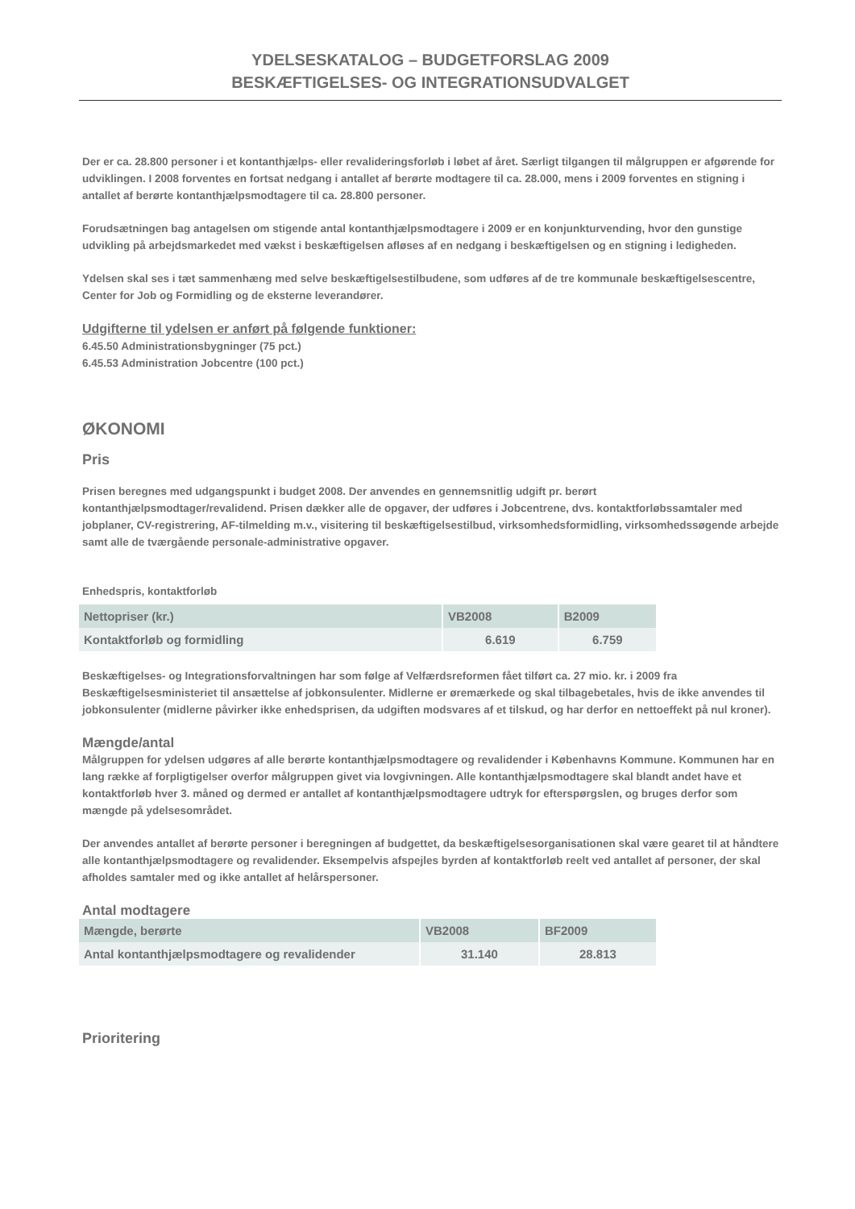YDELSESKATALOG – BUDGETFORSLAG 2009
BESKÆFTIGELSES- OG INTEGRATIONSUDVALGET
Der er ca. 28.800 personer i et kontanthjælps- eller revalideringsforløb i løbet af året. Særligt tilgangen til målgruppen er afgørende for udviklingen. I 2008 forventes en fortsat nedgang i antallet af berørte modtagere til ca. 28.000, mens i 2009 forventes en stigning i antallet af berørte kontanthjælpsmodtagere til ca. 28.800 personer.
Forudsætningen bag antagelsen om stigende antal kontanthjælpsmodtagere i 2009 er en konjunkturvending, hvor den gunstige udvikling på arbejdsmarkedet med vækst i beskæftigelsen afløses af en nedgang i beskæftigelsen og en stigning i ledigheden.
Ydelsen skal ses i tæt sammenhæng med selve beskæftigelsestilbudene, som udføres af de tre kommunale beskæftigelsescentre, Center for Job og Formidling og de eksterne leverandører.
Udgifterne til ydelsen er anført på følgende funktioner:
6.45.50 Administrationsbygninger (75 pct.)
6.45.53 Administration Jobcentre (100 pct.)
ØKONOMI
Pris
Prisen beregnes med udgangspunkt i budget 2008. Der anvendes en gennemsnitlig udgift pr. berørt kontanthjælpsmodtager/revalidend. Prisen dækker alle de opgaver, der udføres i Jobcentrene, dvs. kontaktforløbssamtaler med jobplaner, CV-registrering, AF-tilmelding m.v., visitering til beskæftigelsestilbud, virksomhedsformidling, virksomhedssøgende arbejde samt alle de tværgående personale-administrative opgaver.
Enhedspris, kontaktforløb
| Nettopriser (kr.) | VB2008 | B2009 |
| --- | --- | --- |
| Kontaktforløb og formidling | 6.619 | 6.759 |
Beskæftigelses- og Integrationsforvaltningen har som følge af Velfærdsreformen fået tilført ca. 27 mio. kr. i 2009 fra Beskæftigelsesministeriet til ansættelse af jobkonsulenter. Midlerne er øremærkede og skal tilbagebetales, hvis de ikke anvendes til jobkonsulenter (midlerne påvirker ikke enhedsprisen, da udgiften modsvares af et tilskud, og har derfor en nettoeffekt på nul kroner).
Mængde/antal
Målgruppen for ydelsen udgøres af alle berørte kontanthjælpsmodtagere og revalidender i Københavns Kommune. Kommunen har en lang række af forpligtigelser overfor målgruppen givet via lovgivningen. Alle kontanthjælpsmodtagere skal blandt andet have et kontaktforløb hver 3. måned og dermed er antallet af kontanthjælpsmodtagere udtryk for efterspørgslen, og bruges derfor som mængde på ydelsesområdet.
Der anvendes antallet af berørte personer i beregningen af budgettet, da beskæftigelsesorganisationen skal være gearet til at håndtere alle kontanthjælpsmodtagere og revalidender. Eksempelvis afspejles byrden af kontaktforløb reelt ved antallet af personer, der skal afholdes samtaler med og ikke antallet af helårspersoner.
Antal modtagere
| Mængde, berørte | VB2008 | BF2009 |
| --- | --- | --- |
| Antal kontanthjælpsmodtagere og revalidender | 31.140 | 28.813 |
Prioritering